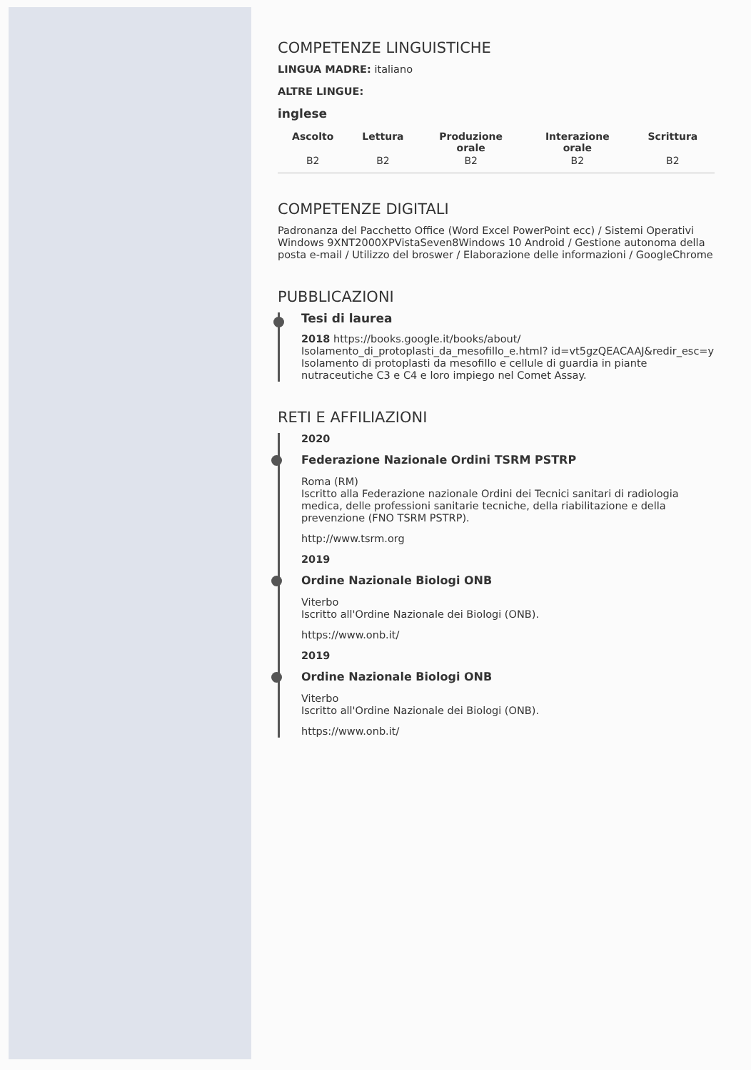COMPETENZE LINGUISTICHE
LINGUA MADRE: italiano
ALTRE LINGUE:
inglese
| Ascolto | Lettura | Produzione orale | Interazione orale | Scrittura |
| --- | --- | --- | --- | --- |
| B2 | B2 | B2 | B2 | B2 |
COMPETENZE DIGITALI
Padronanza del Pacchetto Office (Word Excel PowerPoint ecc) / Sistemi Operativi Windows 9XNT2000XPVistaSeven8Windows 10 Android / Gestione autonoma della posta e-mail / Utilizzo del broswer / Elaborazione delle informazioni / GoogleChrome
PUBBLICAZIONI
Tesi di laurea
2018 https://books.google.it/books/about/ Isolamento_di_protoplasti_da_mesofillo_e.html? id=vt5gzQEACAAJ&redir_esc=y
Isolamento di protoplasti da mesofillo e cellule di guardia in piante nutraceutiche C3 e C4 e loro impiego nel Comet Assay.
RETI E AFFILIAZIONI
2020
Federazione Nazionale Ordini TSRM PSTRP
Roma (RM)
Iscritto alla Federazione nazionale Ordini dei Tecnici sanitari di radiologia medica, delle professioni sanitarie tecniche, della riabilitazione e della prevenzione (FNO TSRM PSTRP).
http://www.tsrm.org
2019
Ordine Nazionale Biologi ONB
Viterbo
Iscritto all'Ordine Nazionale dei Biologi (ONB).
https://www.onb.it/
2019
Ordine Nazionale Biologi ONB
Viterbo
Iscritto all'Ordine Nazionale dei Biologi (ONB).
https://www.onb.it/